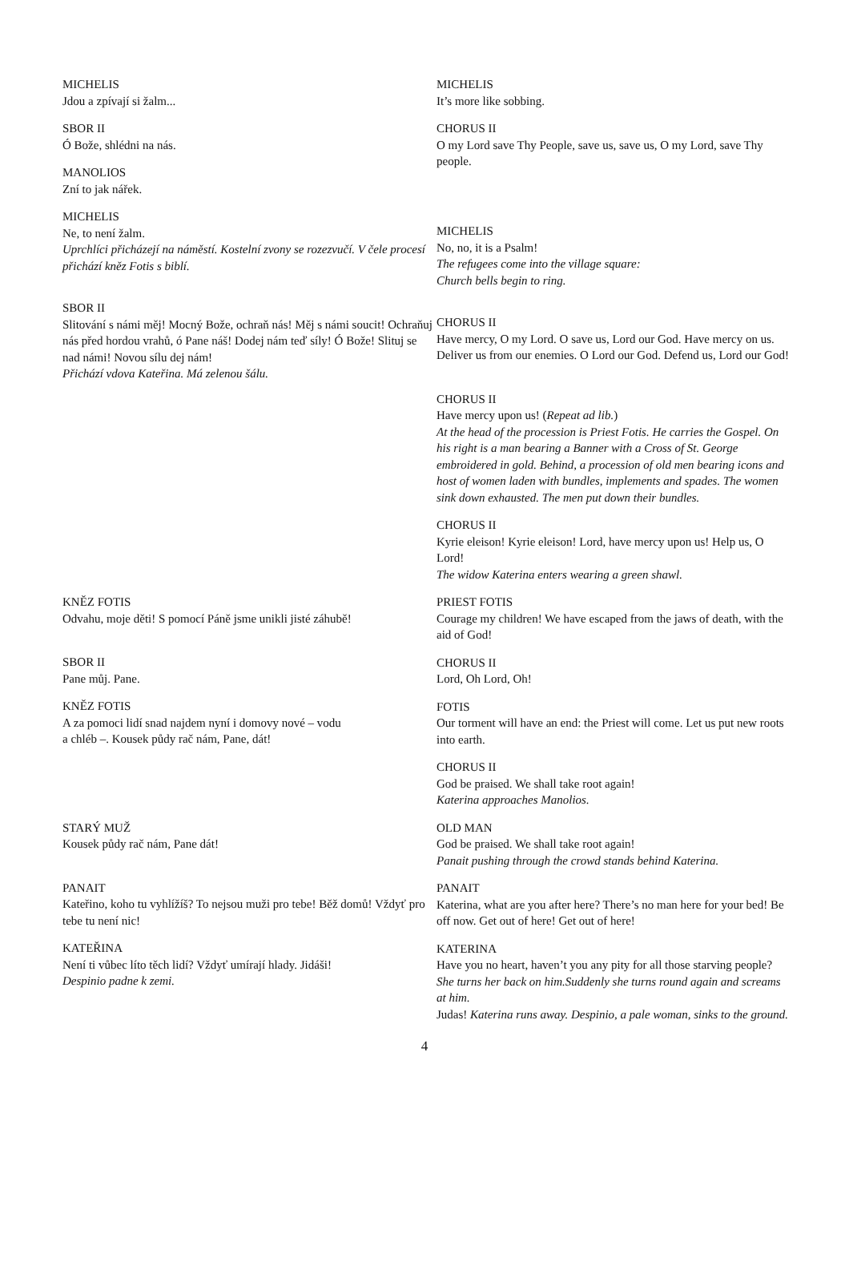| MICHELIS Jdou a zpívají si žalm... SBOR II Ó Bože, shlédni na nás. MANOLIOS Zní to jak nářek. | MICHELIS It’s more like sobbing. CHORUS II O my Lord save Thy People, save us, save us, O my Lord, save Thy people. |
| MICHELIS Ne, to není žalm. Uprchlíci přicházejí na náměstí. Kostelní zvony se rozezvučí. V čele procesí přichází kněz Fotis s biblí. | MICHELIS No, no, it is a Psalm! The refugees come into the village square: Church bells begin to ring. |
| SBOR II Slitování s námi měj! Mocný Bože, ochraň nás! Měj s námi soucit! Ochraňuj nás před hordou vrahů, ó Pane náš! Dodej nám teď síly! Ó Bože! Slituj se nad námi! Novou sílu dej nám! Přichází vdova Kateřina. Má zelenou šálu. | CHORUS II Have mercy, O my Lord. O save us, Lord our God. Have mercy on us. Deliver us from our enemies. O Lord our God. Defend us, Lord our God! CHORUS II Have mercy upon us! ( Repeat ad lib. ) At the head of the procession is Priest Fotis. He carries the Gospel. On his right is a man bearing a Banner with a Cross of St. George embroidered in gold. Behind, a procession of old men bearing icons and host of women laden with bundles, implements and spades. The women sink down exhausted. The men put down their bundles. CHORUS II Kyrie eleison! Kyrie eleison! Lord, have mercy upon us! Help us, O Lord! The widow Katerina enters wearing a green shawl. |
| KNĚZ FOTIS Odvahu, moje děti! S pomocí Páně jsme unikli jisté záhubě! SBOR II Pane můj. Pane. KNĚZ FOTIS A za pomoci lidí snad najdem nyní i domovy nové – vodu a chléb –. Kousek půdy rač nám, Pane, dát! | PRIEST FOTIS Courage my children! We have escaped from the jaws of death, with the aid of God! CHORUS II Lord, Oh Lord, Oh! FOTIS Our torment will have an end: the Priest will come. Let us put new roots into earth. CHORUS II God be praised. We shall take root again! Katerina approaches Manolios. |
| STARÝ MUŽ Kousek půdy rač nám, Pane dát! PANAIT Kateřino, koho tu vyhlížíš? To nejsou muži pro tebe! Běž domů! Vždyť pro tebe tu není nic! KATEŘINA Není ti vůbec líto těch lidí? Vždyť umírají hlady. Jidáši! Despinio padne k zemi. | OLD MAN God be praised. We shall take root again! Panait pushing through the crowd stands behind Katerina. PANAIT Katerina, what are you after here? There’s no man here for your bed! Be off now. Get out of here! Get out of here! KATERINA Have you no heart, haven’t you any pity for all those starving people? She turns her back on him.Suddenly she turns round again and screams at him. Judas! Katerina runs away. Despinio, a pale woman, sinks to the ground. |
4